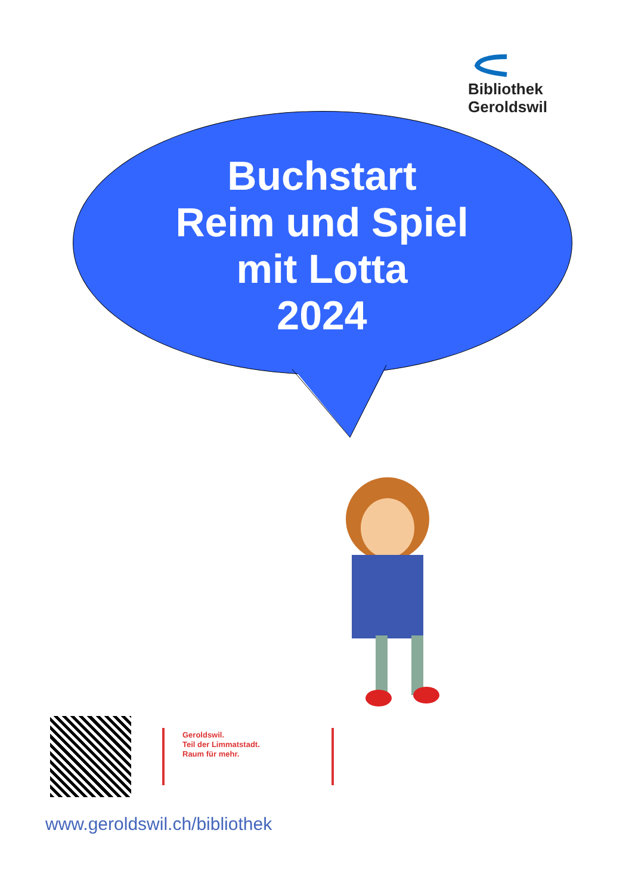Bibliothek Geroldswil
Buchstart
Reim und Spiel
mit Lotta
2024
Geroldswil.
Teil der Limmatstadt.
Raum für mehr.
www.geroldswil.ch/bibliothek